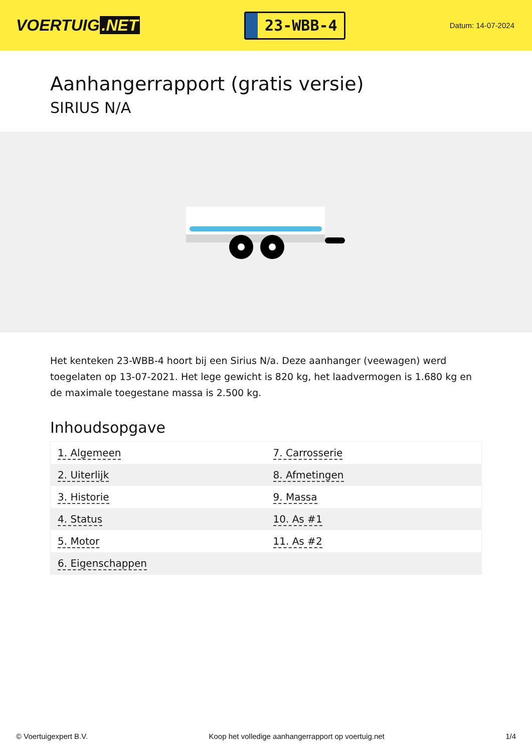VOERTUIG.NET
23-WBB-4
Datum: 14-07-2024
Aanhangerrapport (gratis versie)
SIRIUS N/A
Het kenteken 23-WBB-4 hoort bij een Sirius N/a. Deze aanhanger (veewagen) werd toegelaten op 13-07-2021. Het lege gewicht is 820 kg, het laadvermogen is 1.680 kg en de maximale toegestane massa is 2.500 kg.
Inhoudsopgave
| 1. Algemeen | 7. Carrosserie |
| 2. Uiterlijk | 8. Afmetingen |
| 3. Historie | 9. Massa |
| 4. Status | 10. As #1 |
| 5. Motor | 11. As #2 |
| 6. Eigenschappen | |
© Voertuigexpert B.V. Koop het volledige aanhangerrapport op voertuig.net 1/4